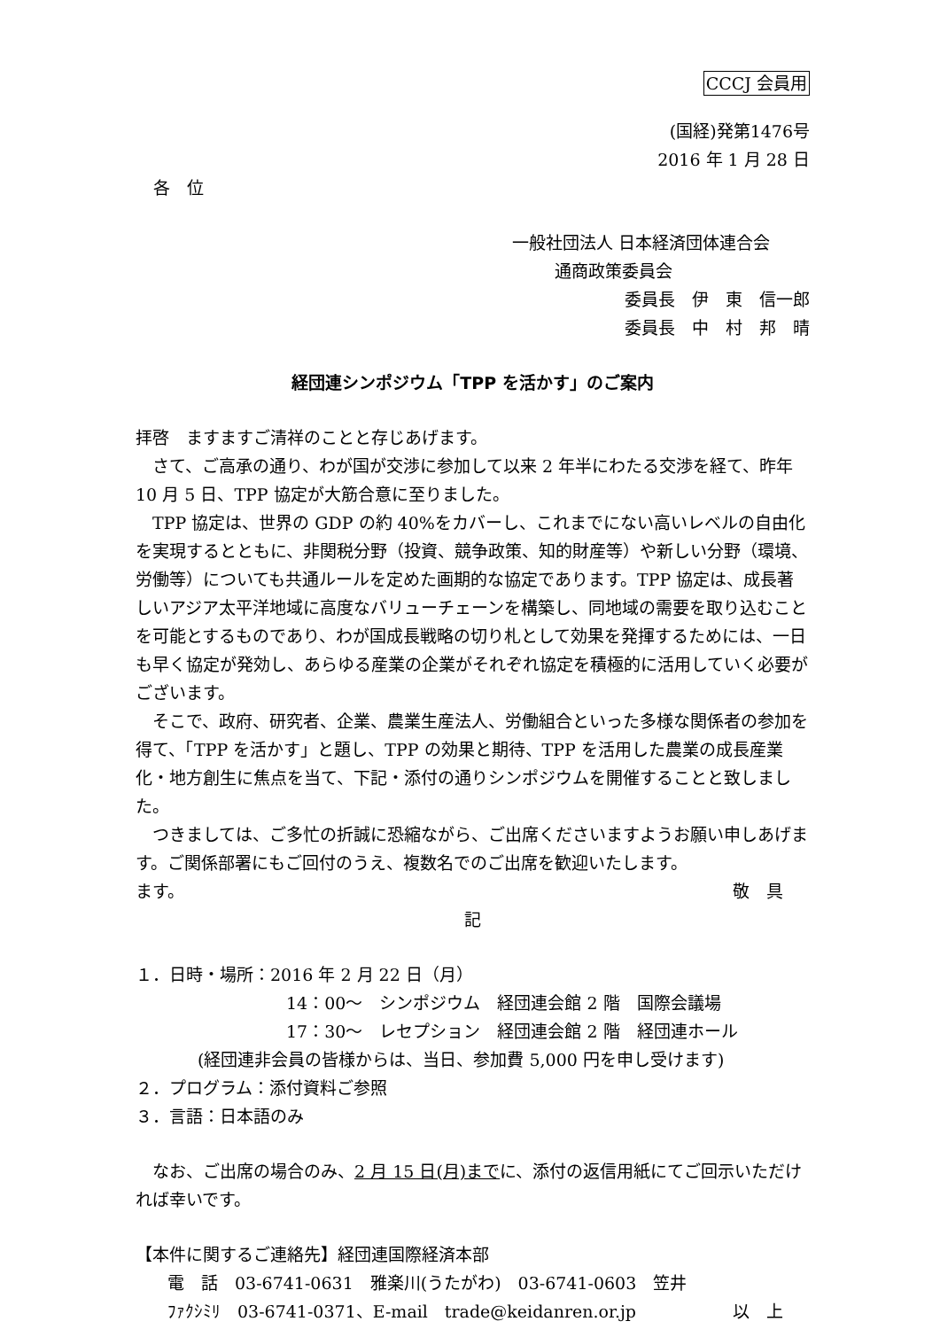CCCJ 会員用
(国経)発第1476号
2016 年 1 月 28 日
各　位
一般社団法人 日本経済団体連合会
通商政策委員会
委員長　伊　東　信一郎
委員長　中　村　邦　晴
経団連シンポジウム「TPP を活かす」のご案内
拝啓　ますますご清祥のことと存じあげます。
さて、ご高承の通り、わが国が交渉に参加して以来 2 年半にわたる交渉を経て、昨年 10 月 5 日、TPP 協定が大筋合意に至りました。
TPP 協定は、世界の GDP の約 40%をカバーし、これまでにない高いレベルの自由化を実現するとともに、非関税分野（投資、競争政策、知的財産等）や新しい分野（環境、労働等）についても共通ルールを定めた画期的な協定であります。TPP 協定は、成長著しいアジア太平洋地域に高度なバリューチェーンを構築し、同地域の需要を取り込むことを可能とするものであり、わが国成長戦略の切り札として効果を発揮するためには、一日も早く協定が発効し、あらゆる産業の企業がそれぞれ協定を積極的に活用していく必要がございます。
そこで、政府、研究者、企業、農業生産法人、労働組合といった多様な関係者の参加を得て、「TPP を活かす」と題し、TPP の効果と期待、TPP を活用した農業の成長産業化・地方創生に焦点を当て、下記・添付の通りシンポジウムを開催することと致しました。
つきましては、ご多忙の折誠に恐縮ながら、ご出席くださいますようお願い申しあげます。ご関係部署にもご回付のうえ、複数名でのご出席を歓迎いたします。
ます。 敬　具
記
１．日時・場所：2016 年 2 月 22 日（月）
14：00～　シンポジウム　経団連会館 2 階　国際会議場
17：30～　レセプション　経団連会館 2 階　経団連ホール
(経団連非会員の皆様からは、当日、参加費 5,000 円を申し受けます)
２．プログラム：添付資料ご参照
３．言語：日本語のみ
なお、ご出席の場合のみ、2 月 15 日(月)までに、添付の返信用紙にてご回示いただければ幸いです。
【本件に関するご連絡先】経団連国際経済本部
電　話　03-6741-0631　雅楽川(うたがわ)　03-6741-0603　笠井
ﾌｧｸｼﾐﾘ　03-6741-0371、E-mail　trade@keidanren.or.jp 以　上